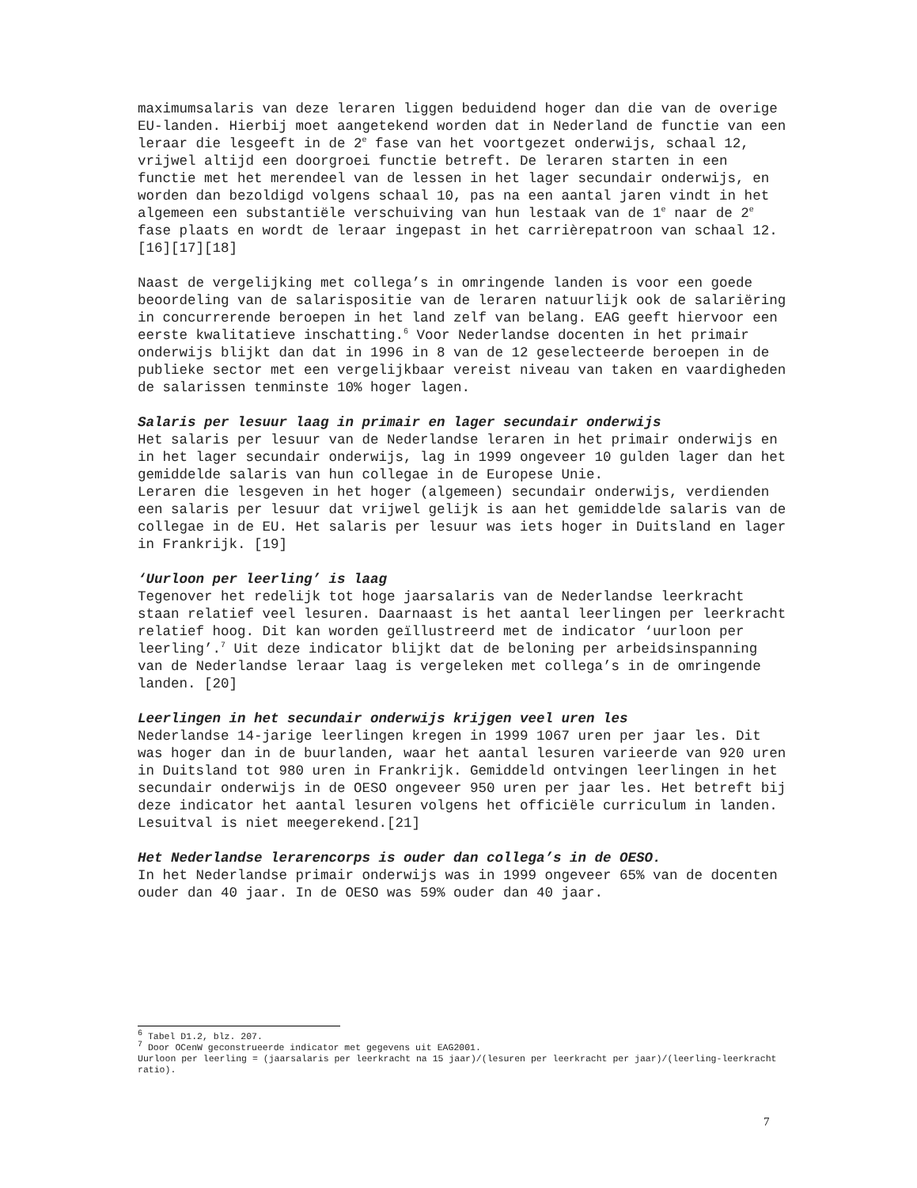maximumsalaris van deze leraren liggen beduidend hoger dan die van de overige EU-landen. Hierbij moet aangetekend worden dat in Nederland de functie van een leraar die lesgeeft in de 2<sup>e</sup> fase van het voortgezet onderwijs, schaal 12, vrijwel altijd een doorgroei functie betreft. De leraren starten in een functie met het merendeel van de lessen in het lager secundair onderwijs, en worden dan bezoldigd volgens schaal 10, pas na een aantal jaren vindt in het algemeen een substantiële verschuiving van hun lestaak van de 1<sup>e</sup> naar de 2<sup>e</sup> fase plaats en wordt de leraar ingepast in het carrièrepatroon van schaal 12. [16][17][18]
Naast de vergelijking met collega’s in omringende landen is voor een goede beoordeling van de salarispositie van de leraren natuurlijk ook de salariëring in concurrerende beroepen in het land zelf van belang. EAG geeft hiervoor een eerste kwalitatieve inschatting.<sup>6</sup> Voor Nederlandse docenten in het primair onderwijs blijkt dan dat in 1996 in 8 van de 12 geselecteerde beroepen in de publieke sector met een vergelijkbaar vereist niveau van taken en vaardigheden de salarissen tenminste 10% hoger lagen.
Salaris per lesuur laag in primair en lager secundair onderwijs
Het salaris per lesuur van de Nederlandse leraren in het primair onderwijs en in het lager secundair onderwijs, lag in 1999 ongeveer 10 gulden lager dan het gemiddelde salaris van hun collegae in de Europese Unie.
Leraren die lesgeven in het hoger (algemeen) secundair onderwijs, verdienden een salaris per lesuur dat vrijwel gelijk is aan het gemiddelde salaris van de collegae in de EU. Het salaris per lesuur was iets hoger in Duitsland en lager in Frankrijk. [19]
‘Uurloon per leerling’ is laag
Tegenover het redelijk tot hoge jaarsalaris van de Nederlandse leerkracht staan relatief veel lesuren. Daarnaast is het aantal leerlingen per leerkracht relatief hoog. Dit kan worden geïllustreerd met de indicator ‘uurloon per leerling’.<sup>7</sup> Uit deze indicator blijkt dat de beloning per arbeidsinspanning van de Nederlandse leraar laag is vergeleken met collega’s in de omringende landen. [20]
Leerlingen in het secundair onderwijs krijgen veel uren les
Nederlandse 14-jarige leerlingen kregen in 1999 1067 uren per jaar les. Dit was hoger dan in de buurlanden, waar het aantal lesuren varieerde van 920 uren in Duitsland tot 980 uren in Frankrijk. Gemiddeld ontvingen leerlingen in het secundair onderwijs in de OESO ongeveer 950 uren per jaar les. Het betreft bij deze indicator het aantal lesuren volgens het officiële curriculum in landen. Lesuitval is niet meegerekend.[21]
Het Nederlandse lerarencorps is ouder dan collega’s in de OESO.
In het Nederlandse primair onderwijs was in 1999 ongeveer 65% van de docenten ouder dan 40 jaar. In de OESO was 59% ouder dan 40 jaar.
<sup>6</sup> Tabel D1.2, blz. 207.
<sup>7</sup> Door OCenW geconstrueerde indicator met gegevens uit EAG2001.
Uurloon per leerling = (jaarsalaris per leerkracht na 15 jaar)/(lesuren per leerkracht per jaar)/(leerling-leerkracht ratio).
7